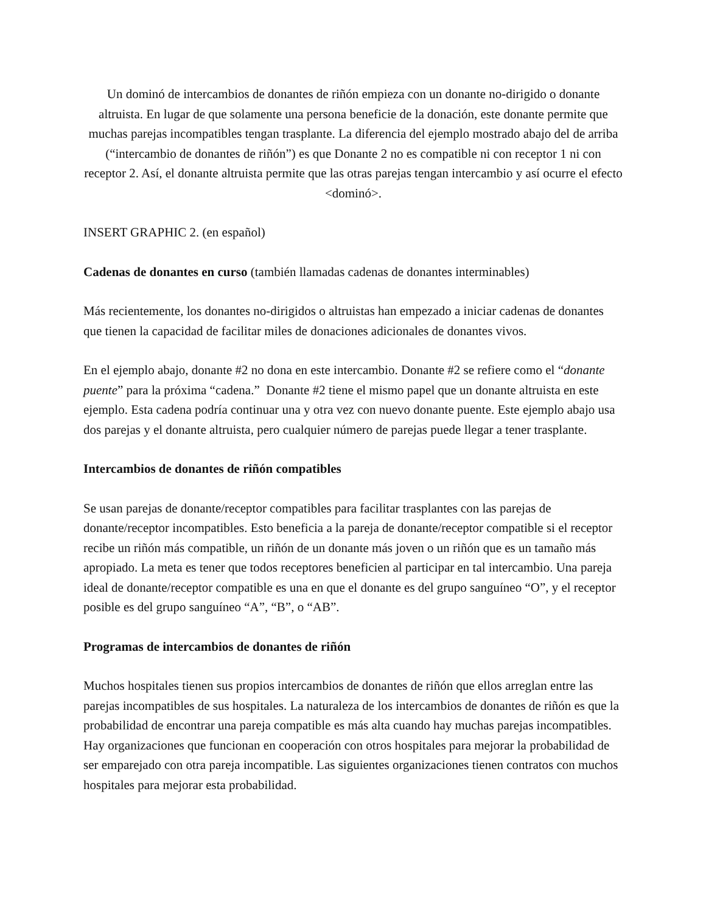Un dominó de intercambios de donantes de riñón empieza con un donante no-dirigido o donante altruista. En lugar de que solamente una persona beneficie de la donación, este donante permite que muchas parejas incompatibles tengan trasplante. La diferencia del ejemplo mostrado abajo del de arriba (“intercambio de donantes de riñón”) es que Donante 2 no es compatible ni con receptor 1 ni con receptor 2. Así, el donante altruista permite que las otras parejas tengan intercambio y así ocurre el efecto <dominó>.
INSERT GRAPHIC 2. (en español)
Cadenas de donantes en curso (también llamadas cadenas de donantes interminables)
Más recientemente, los donantes no-dirigidos o altruistas han empezado a iniciar cadenas de donantes que tienen la capacidad de facilitar miles de donaciones adicionales de donantes vivos.
En el ejemplo abajo, donante #2 no dona en este intercambio. Donante #2 se refiere como el “donante puente” para la próxima “cadena.” Donante #2 tiene el mismo papel que un donante altruista en este ejemplo. Esta cadena podría continuar una y otra vez con nuevo donante puente. Este ejemplo abajo usa dos parejas y el donante altruista, pero cualquier número de parejas puede llegar a tener trasplante.
Intercambios de donantes de riñón compatibles
Se usan parejas de donante/receptor compatibles para facilitar trasplantes con las parejas de donante/receptor incompatibles. Esto beneficia a la pareja de donante/receptor compatible si el receptor recibe un riñón más compatible, un riñón de un donante más joven o un riñón que es un tamaño más apropiado. La meta es tener que todos receptores beneficien al participar en tal intercambio. Una pareja ideal de donante/receptor compatible es una en que el donante es del grupo sanguíneo “O”, y el receptor posible es del grupo sanguíneo “A”, “B”, o “AB”.
Programas de intercambios de donantes de riñón
Muchos hospitales tienen sus propios intercambios de donantes de riñón que ellos arreglan entre las parejas incompatibles de sus hospitales. La naturaleza de los intercambios de donantes de riñón es que la probabilidad de encontrar una pareja compatible es más alta cuando hay muchas parejas incompatibles. Hay organizaciones que funcionan en cooperación con otros hospitales para mejorar la probabilidad de ser emparejado con otra pareja incompatible. Las siguientes organizaciones tienen contratos con muchos hospitales para mejorar esta probabilidad.